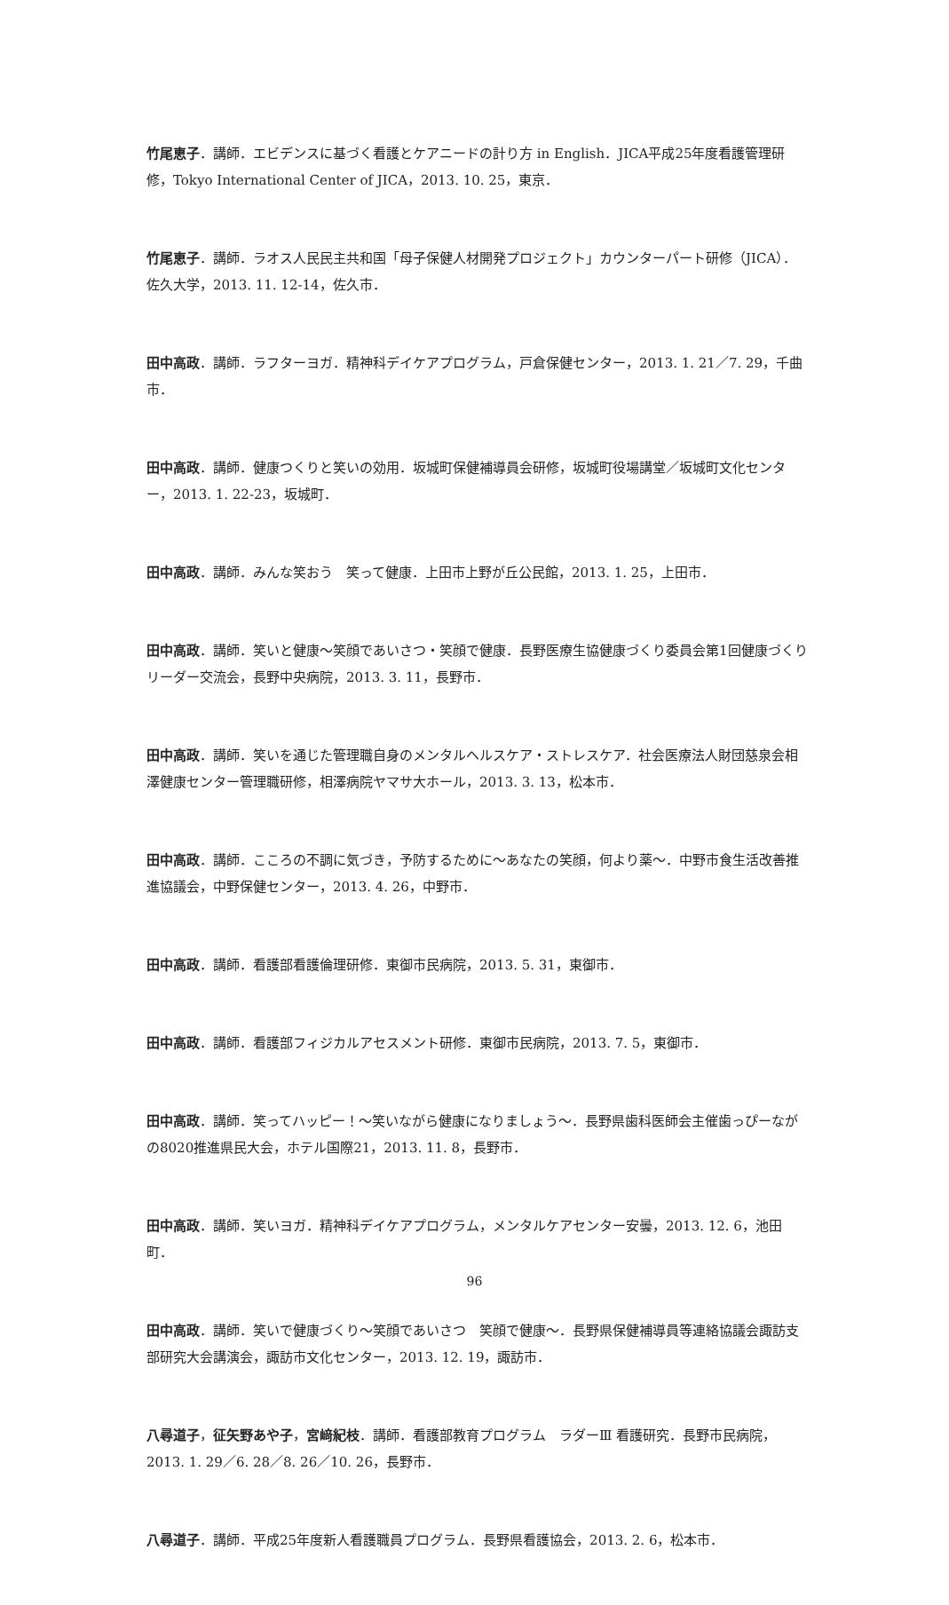竹尾恵子．講師．エビデンスに基づく看護とケアニードの計り方 in English．JICA平成25年度看護管理研修，Tokyo International Center of JICA，2013. 10. 25，東京．
竹尾恵子．講師．ラオス人民民主共和国「母子保健人材開発プロジェクト」カウンターパート研修（JICA）．佐久大学，2013. 11. 12-14，佐久市．
田中高政．講師．ラフターヨガ．精神科デイケアプログラム，戸倉保健センター，2013. 1. 21／7. 29，千曲市．
田中高政．講師．健康つくりと笑いの効用．坂城町保健補導員会研修，坂城町役場講堂／坂城町文化センター，2013. 1. 22-23，坂城町．
田中高政．講師．みんな笑おう　笑って健康．上田市上野が丘公民館，2013. 1. 25，上田市．
田中高政．講師．笑いと健康～笑顔であいさつ・笑顔で健康．長野医療生協健康づくり委員会第1回健康づくりリーダー交流会，長野中央病院，2013. 3. 11，長野市．
田中高政．講師．笑いを通じた管理職自身のメンタルヘルスケア・ストレスケア．社会医療法人財団慈泉会相澤健康センター管理職研修，相澤病院ヤマサ大ホール，2013. 3. 13，松本市．
田中高政．講師．こころの不調に気づき，予防するために～あなたの笑顔，何より薬～．中野市食生活改善推進協議会，中野保健センター，2013. 4. 26，中野市．
田中高政．講師．看護部看護倫理研修．東御市民病院，2013. 5. 31，東御市．
田中高政．講師．看護部フィジカルアセスメント研修．東御市民病院，2013. 7. 5，東御市．
田中高政．講師．笑ってハッピー！～笑いながら健康になりましょう～．長野県歯科医師会主催歯っぴーながの8020推進県民大会，ホテル国際21，2013. 11. 8，長野市．
田中高政．講師．笑いヨガ．精神科デイケアプログラム，メンタルケアセンター安曇，2013. 12. 6，池田町．
田中高政．講師．笑いで健康づくり～笑顔であいさつ　笑顔で健康～．長野県保健補導員等連絡協議会諏訪支部研究大会講演会，諏訪市文化センター，2013. 12. 19，諏訪市．
八尋道子，征矢野あや子，宮﨑紀枝．講師．看護部教育プログラム　ラダーⅢ 看護研究．長野市民病院，2013. 1. 29／6. 28／8. 26／10. 26，長野市．
八尋道子．講師．平成25年度新人看護職員プログラム．長野県看護協会，2013. 2. 6，松本市．
96